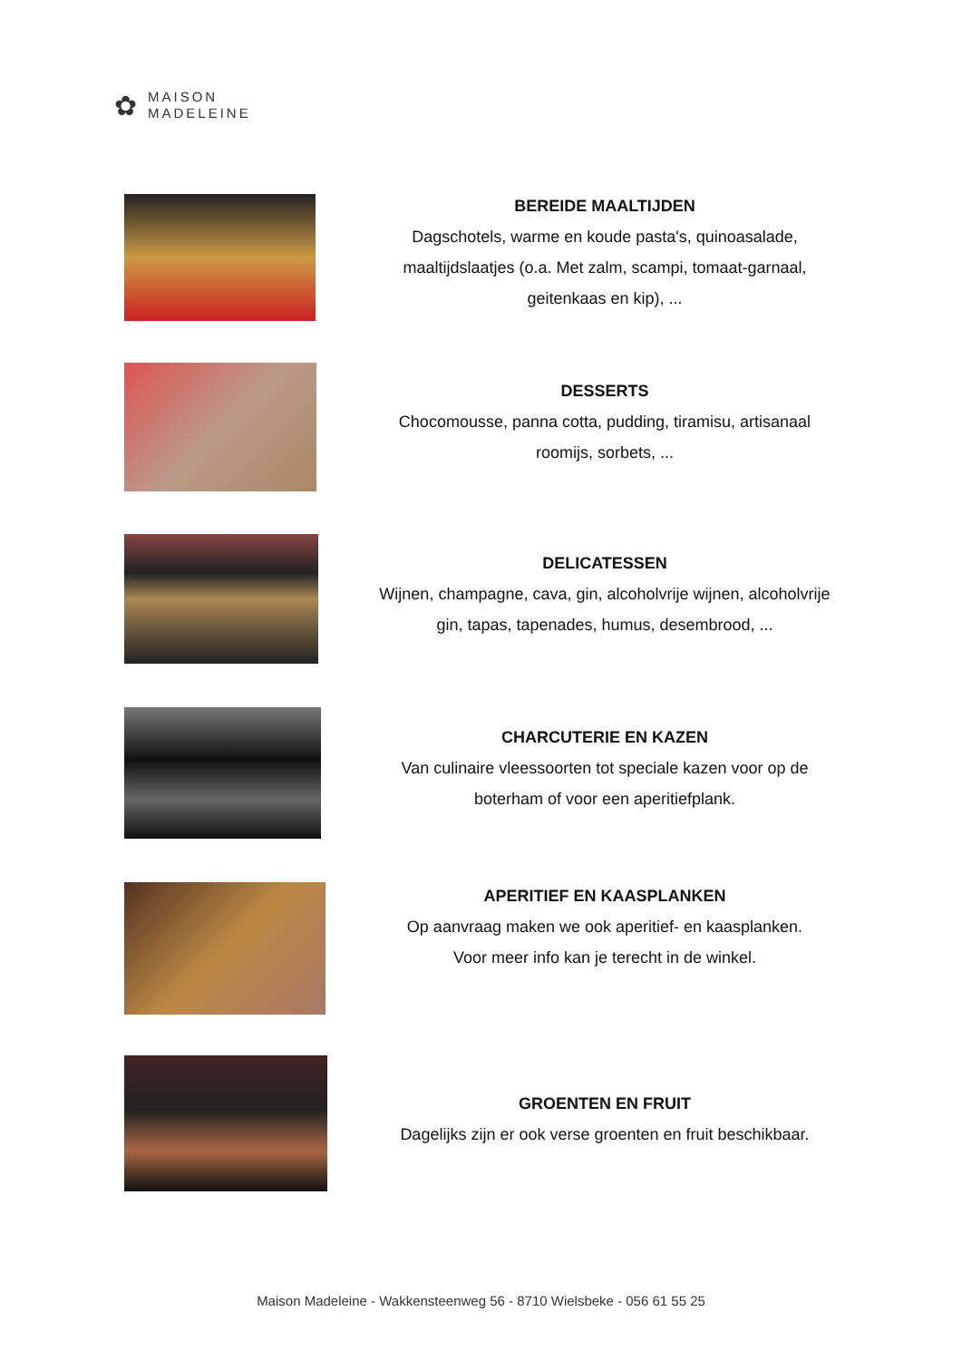✿
MAISON
MADELEINE
BEREIDE MAALTIJDEN
Dagschotels, warme en koude pasta's, quinoasalade, maaltijdslaatjes (o.a. Met zalm, scampi, tomaat-garnaal, geitenkaas en kip), ...
DESSERTS
Chocomousse, panna cotta, pudding, tiramisu, artisanaal roomijs, sorbets, ...
DELICATESSEN
Wijnen, champagne, cava, gin, alcoholvrije wijnen, alcoholvrije gin, tapas, tapenades, humus, desembrood, ...
CHARCUTERIE EN KAZEN
Van culinaire vleessoorten tot speciale kazen voor op de boterham of voor een aperitiefplank.
APERITIEF EN KAASPLANKEN
Op aanvraag maken we ook aperitief- en kaasplanken.
Voor meer info kan je terecht in de winkel.
GROENTEN EN FRUIT
Dagelijks zijn er ook verse groenten en fruit beschikbaar.
Maison Madeleine - Wakkensteenweg 56 - 8710 Wielsbeke - 056 61 55 25